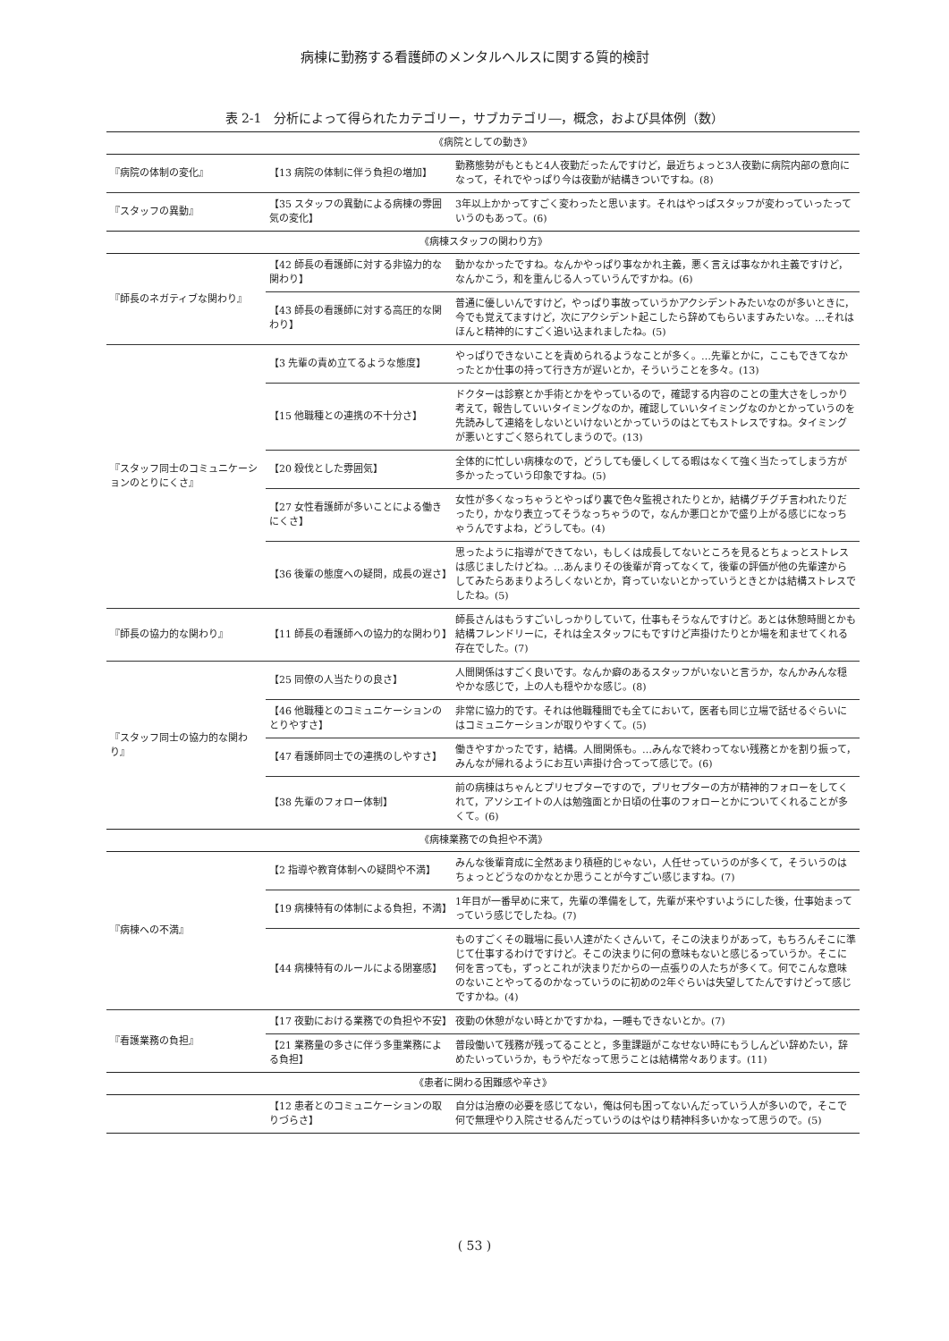病棟に勤務する看護師のメンタルヘルスに関する質的検討
表 2-1　分析によって得られたカテゴリー，サブカテゴリ―，概念，および具体例（数）
| 《病院としての動き》 | | |
| 『病院の体制の変化』 | 【13 病院の体制に伴う負担の増加】 | 勤務態勢がもともと4人夜勤だったんですけど，最近ちょっと3人夜勤に病院内部の意向になって，それでやっぱり今は夜勤が結構きついですね。(8) |
| 『スタッフの異動』 | 【35 スタッフの異動による病棟の雰囲気の変化】 | 3年以上かかってすごく変わったと思います。それはやっぱスタッフが変わっていったっていうのもあって。(6) |
| 《病棟スタッフの関わり方》 | | |
| 『師長のネガティブな関わり』 | 【42 師長の看護師に対する非協力的な関わり】 | 動かなかったですね。なんかやっぱり事なかれ主義，悪く言えば事なかれ主義ですけど，なんかこう，和を重んじる人っていうんですかね。(6) |
| | 【43 師長の看護師に対する高圧的な関わり】 | 普通に優しいんですけど，やっぱり事故っていうかアクシデントみたいなのが多いときに，今でも覚えてますけど，次にアクシデント起こしたら辞めてもらいますみたいな。…それはほんと精神的にすごく追い込まれましたね。(5) |
| 『スタッフ同士のコミュニケーションのとりにくさ』 | 【3 先輩の責め立てるような態度】 | やっぱりできないことを責められるようなことが多く。…先輩とかに，ここもできてなかったとか仕事の持って行き方が遅いとか，そういうことを多々。(13) |
| | 【15 他職種との連携の不十分さ】 | ドクターは診察とか手術とかをやっているので，確認する内容のことの重大さをしっかり考えて，報告していいタイミングなのか，確認していいタイミングなのかとかっていうのを先読みして連絡をしないといけないとかっていうのはとてもストレスですね。タイミングが悪いとすごく怒られてしまうので。(13) |
| | 【20 殺伐とした雰囲気】 | 全体的に忙しい病棟なので，どうしても優しくしてる暇はなくて強く当たってしまう方が多かったっていう印象ですね。(5) |
| | 【27 女性看護師が多いことによる働きにくさ】 | 女性が多くなっちゃうとやっぱり裏で色々監視されたりとか，結構グチグチ言われたりだったり，かなり表立ってそうなっちゃうので，なんか悪口とかで盛り上がる感じになっちゃうんですよね，どうしても。(4) |
| | 【36 後輩の態度への疑問，成長の遅さ】 | 思ったように指導ができてない，もしくは成長してないところを見るとちょっとストレスは感じましたけどね。…あんまりその後輩が育ってなくて，後輩の評価が他の先輩達からしてみたらあまりよろしくないとか，育っていないとかっていうときとかは結構ストレスでしたね。(5) |
| 『師長の協力的な関わり』 | 【11 師長の看護師への協力的な関わり】 | 師長さんはもうすごいしっかりしていて，仕事もそうなんですけど。あとは休憩時間とかも結構フレンドリーに，それは全スタッフにもですけど声掛けたりとか場を和ませてくれる存在でした。(7) |
| 『スタッフ同士の協力的な関わり』 | 【25 同僚の人当たりの良さ】 | 人間関係はすごく良いです。なんか癖のあるスタッフがいないと言うか，なんかみんな穏やかな感じで，上の人も穏やかな感じ。(8) |
| | 【46 他職種とのコミュニケーションのとりやすさ】 | 非常に協力的です。それは他職種間でも全てにおいて，医者も同じ立場で話せるぐらいにはコミュニケーションが取りやすくて。(5) |
| | 【47 看護師同士での連携のしやすさ】 | 働きやすかったです，結構。人間関係も。…みんなで終わってない残務とかを割り振って，みんなが帰れるようにお互い声掛け合ってって感じで。(6) |
| | 【38 先輩のフォロー体制】 | 前の病棟はちゃんとプリセプターですので，プリセプターの方が精神的フォローをしてくれて，アソシエイトの人は勉強面とか日頃の仕事のフォローとかについてくれることが多くて。(6) |
| 《病棟業務での負担や不満》 | | |
| 『病棟への不満』 | 【2 指導や教育体制への疑問や不満】 | みんな後輩育成に全然あまり積極的じゃない，人任せっていうのが多くて，そういうのはちょっとどうなのかなとか思うことが今すごい感じますね。(7) |
| | 【19 病棟特有の体制による負担，不満】 | 1年目が一番早めに来て，先輩の準備をして，先輩が来やすいようにした後，仕事始まってっていう感じでしたね。(7) |
| | 【44 病棟特有のルールによる閉塞感】 | ものすごくその職場に長い人達がたくさんいて，そこの決まりがあって，もちろんそこに準じて仕事するわけですけど。そこの決まりに何の意味もないと感じるっていうか。そこに何を言っても，ずっとこれが決まりだからの一点張りの人たちが多くて。何でこんな意味のないことやってるのかなっていうのに初めの2年ぐらいは失望してたんですけどって感じですかね。(4) |
| 『看護業務の負担』 | 【17 夜勤における業務での負担や不安】 | 夜勤の休憩がない時とかですかね，一睡もできないとか。(7) |
| | 【21 業務量の多さに伴う多重業務による負担】 | 普段働いて残務が残ってることと，多重課題がこなせない時にもうしんどい辞めたい，辞めたいっていうか，もうやだなって思うことは結構常々あります。(11) |
| 《患者に関わる困難感や辛さ》 | | |
| | 【12 患者とのコミュニケーションの取りづらさ】 | 自分は治療の必要を感じてない，俺は何も困ってないんだっていう人が多いので，そこで何で無理やり入院させるんだっていうのはやはり精神科多いかなって思うので。(5) |
( 53 )